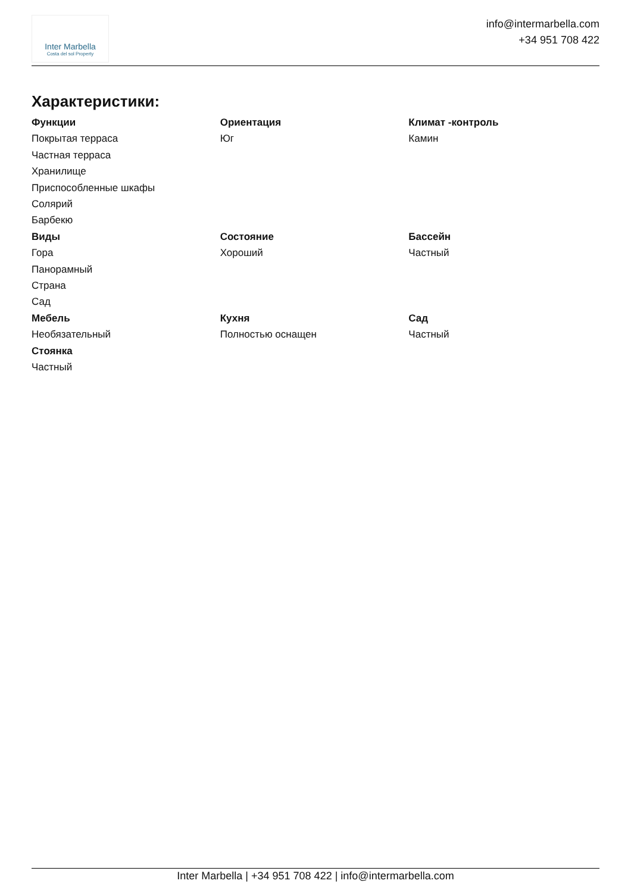Inter Marbella
Costa del sol Property
info@intermarbella.com
+34 951 708 422
Характеристики:
Функции
Покрытая терраса
Частная терраса
Хранилище
Приспособленные шкафы
Солярий
Барбекю
Ориентация
Юг
Климат -контроль
Камин
Виды
Гора
Панорамный
Страна
Сад
Состояние
Хороший
Бассейн
Частный
Мебель
Необязательный
Кухня
Полностью оснащен
Сад
Частный
Стоянка
Частный
Inter Marbella | +34 951 708 422 | info@intermarbella.com